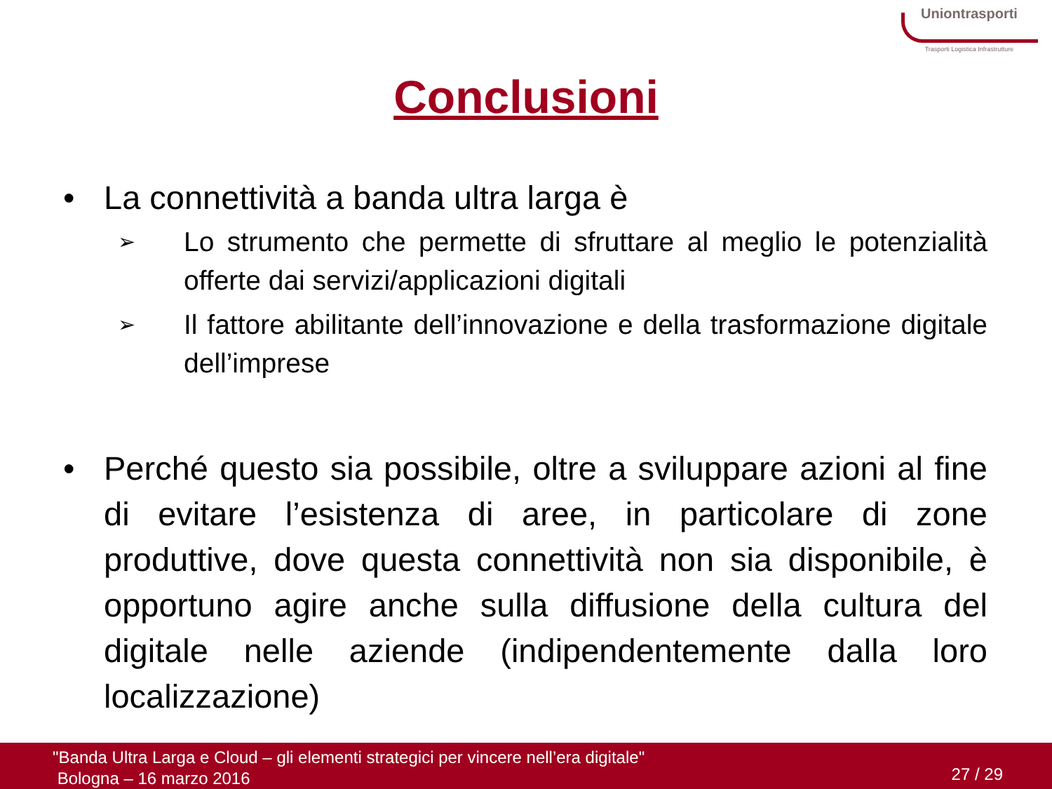Uniontrasporti
Trasporti Logistica Infrastrutture
Conclusioni
• La connettività a banda ultra larga è
➢ Lo strumento che permette di sfruttare al meglio le potenzialità offerte dai servizi/applicazioni digitali
➢ Il fattore abilitante dell’innovazione e della trasformazione digitale dell’imprese
• Perché questo sia possibile, oltre a sviluppare azioni al fine di evitare l’esistenza di aree, in particolare di zone produttive, dove questa connettività non sia disponibile, è opportuno agire anche sulla diffusione della cultura del digitale nelle aziende (indipendentemente dalla loro localizzazione)
"Banda Ultra Larga e Cloud – gli elementi strategici per vincere nell’era digitale"
Bologna – 16 marzo 2016
27 / 29